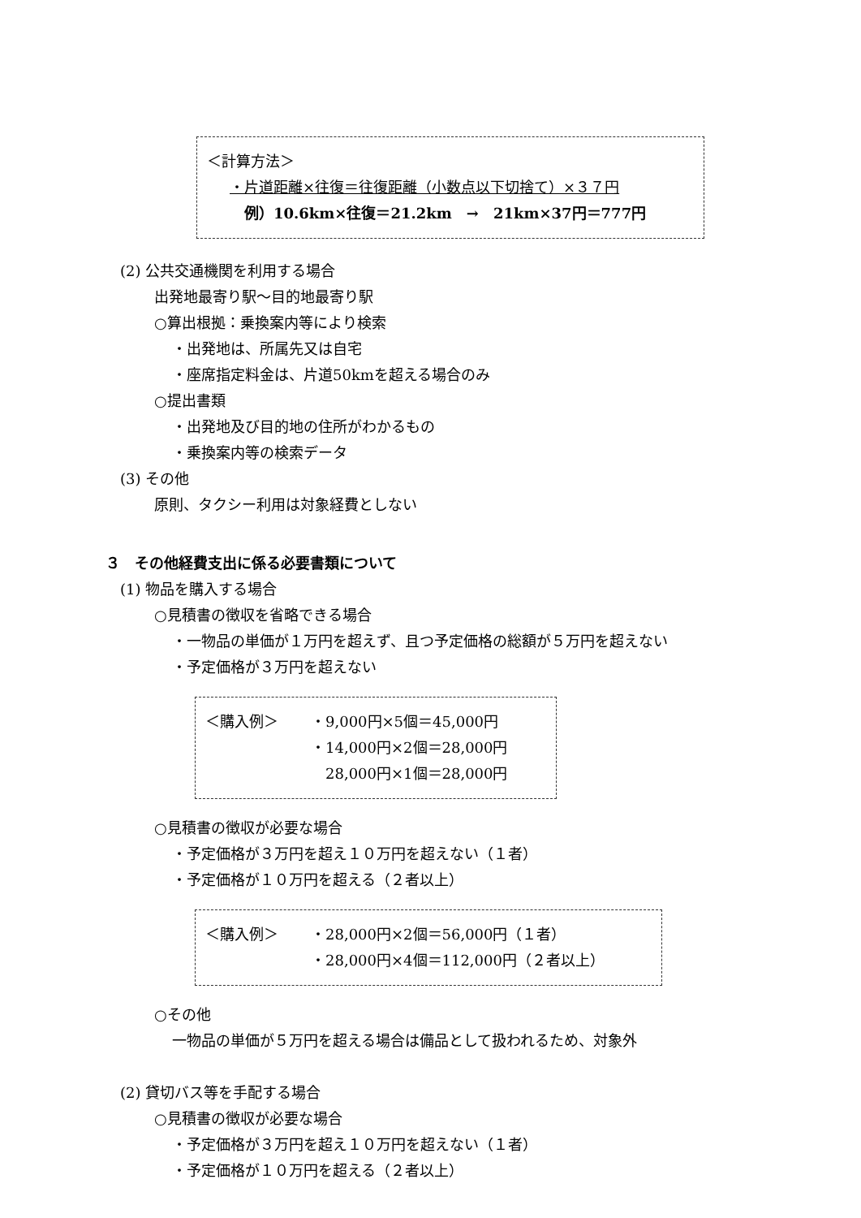＜計算方法＞
・片道距離×往復＝往復距離（小数点以下切捨て）×３７円
例）10.6km×往復＝21.2km　→　21km×37円＝777円
(2) 公共交通機関を利用する場合
出発地最寄り駅～目的地最寄り駅
○算出根拠：乗換案内等により検索
・出発地は、所属先又は自宅
・座席指定料金は、片道50kmを超える場合のみ
○提出書類
・出発地及び目的地の住所がわかるもの
・乗換案内等の検索データ
(3) その他
原則、タクシー利用は対象経費としない
３　その他経費支出に係る必要書類について
(1) 物品を購入する場合
○見積書の徴収を省略できる場合
・一物品の単価が１万円を超えず、且つ予定価格の総額が５万円を超えない
・予定価格が３万円を超えない
＜購入例＞ ・9,000円×5個＝45,000円
・14,000円×2個＝28,000円
　28,000円×1個＝28,000円
○見積書の徴収が必要な場合
・予定価格が３万円を超え１０万円を超えない（１者）
・予定価格が１０万円を超える（２者以上）
＜購入例＞ ・28,000円×2個＝56,000円（１者）
・28,000円×4個＝112,000円（２者以上）
○その他
一物品の単価が５万円を超える場合は備品として扱われるため、対象外
(2) 貸切バス等を手配する場合
○見積書の徴収が必要な場合
・予定価格が３万円を超え１０万円を超えない（１者）
・予定価格が１０万円を超える（２者以上）